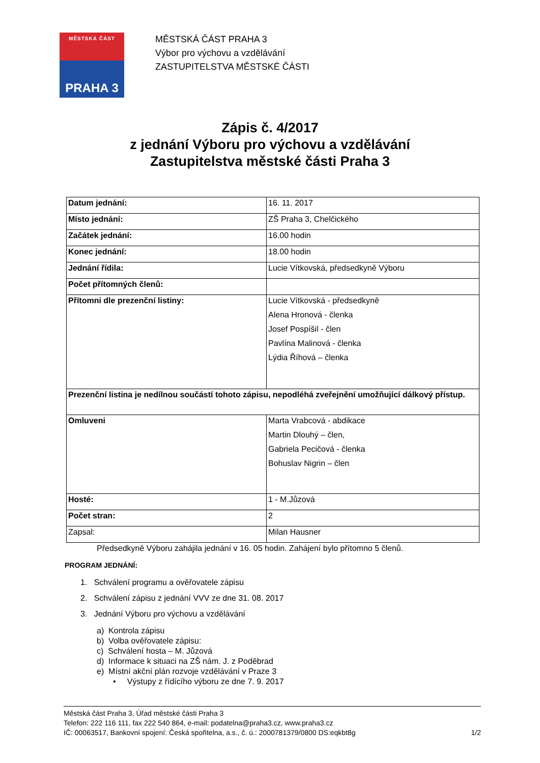MĚSTSKÁ ČÁST
PRAHA 3
MĚSTSKÁ ČÁST PRAHA 3
Výbor pro výchovu a vzdělávání
ZASTUPITELSTVA MĚSTSKÉ ČÁSTI
Zápis č. 4/2017
z jednání Výboru pro výchovu a vzdělávání
Zastupitelstva městské části Praha 3
| Datum jednání: | 16. 11. 2017 |
| Místo jednání: | ZŠ Praha 3, Chelčického |
| Začátek jednání: | 16.00 hodin |
| Konec jednání: | 18.00 hodin |
| Jednání řídila: | Lucie Vítkovská, předsedkyně Výboru |
| Počet přítomných členů: | |
| Přítomni dle prezenční listiny: | Lucie Vítkovská - předsedkyně Alena Hronová - členka Josef Pospíšil - člen Pavlína Malinová - členka Lýdia Říhová – členka |
| Prezenční listina je nedílnou součástí tohoto zápisu, nepodléhá zveřejnění umožňující dálkový přístup. | |
| Omluveni | Marta Vrabcová - abdikace Martin Dlouhý – člen, Gabriela Pecičová - členka Bohuslav Nigrin – člen |
| Hosté: | 1 - M.Jůzová |
| Počet stran: | 2 |
| Zapsal: | Milan Hausner |
Předsedkyně Výboru zahájila jednání v 16. 05 hodin. Zahájení bylo přítomno 5 členů.
PROGRAM JEDNÁNÍ:
1. Schválení programu a ověřovatele zápisu
2. Schválení zápisu z jednání VVV ze dne 31. 08. 2017
3. Jednání Výboru pro výchovu a vzdělávání
a) Kontrola zápisu
b) Volba ověřovatele zápisu:
c) Schválení hosta – M. Jůzová
d) Informace k situaci na ZŠ nám. J. z Poděbrad
e) Místní akční plán rozvoje vzdělávání v Praze 3
• Výstupy z řídícího výboru ze dne 7. 9. 2017
Městská část Praha 3, Úřad městské části Praha 3
Telefon: 222 116 111, fax 222 540 864, e-mail: podatelna@praha3.cz, www.praha3.cz
IČ: 00063517, Bankovní spojení: Česká spořitelna, a.s., č. ú.: 2000781379/0800 DS:eqkbt8g 1/2